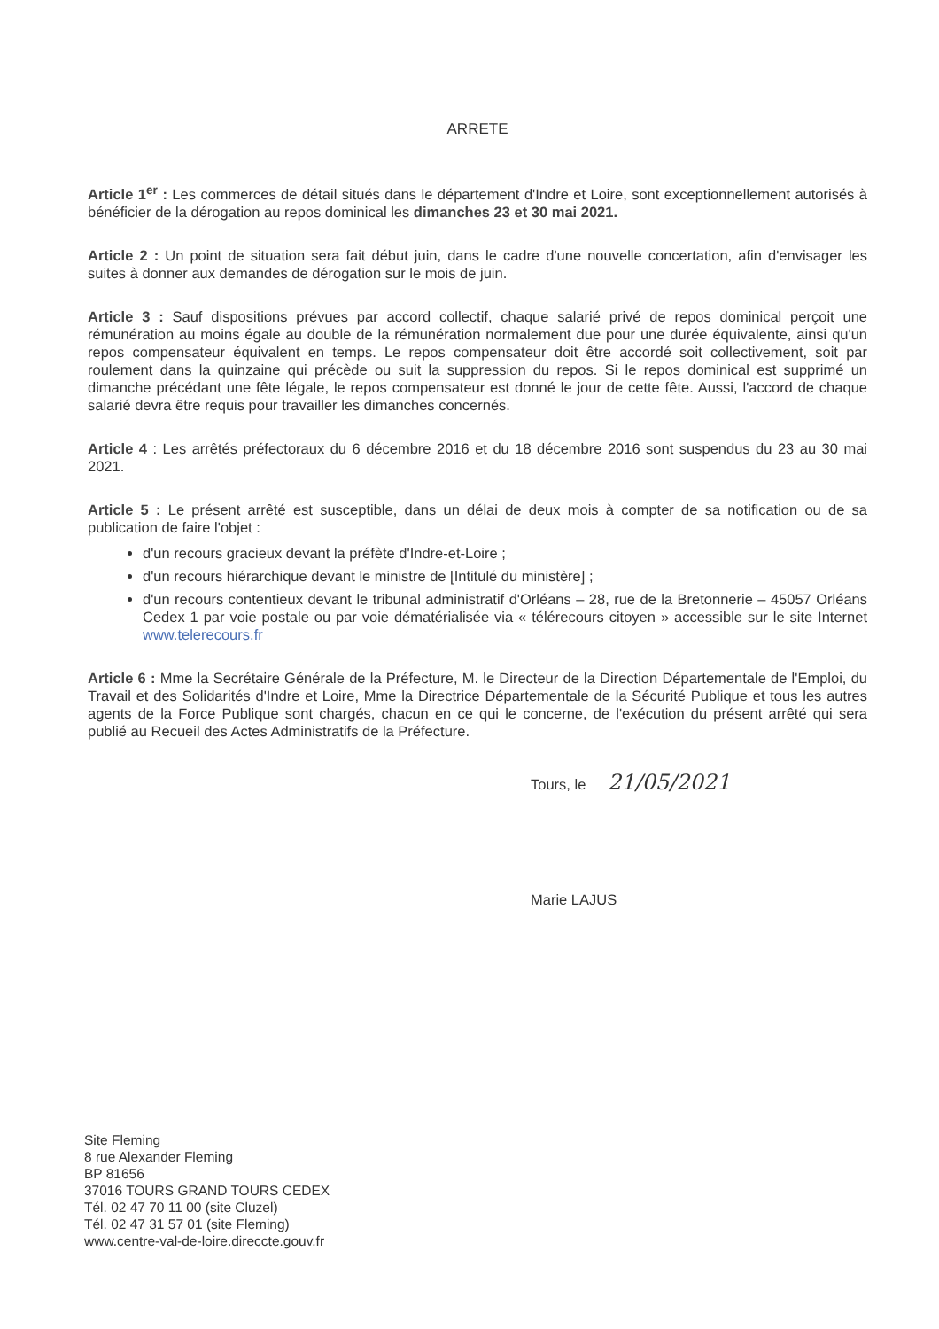ARRETE
Article 1<sup>er</sup> : Les commerces de détail situés dans le département d'Indre et Loire, sont exceptionnellement autorisés à bénéficier de la dérogation au repos dominical les dimanches 23 et 30 mai 2021.
Article 2 : Un point de situation sera fait début juin, dans le cadre d'une nouvelle concertation, afin d'envisager les suites à donner aux demandes de dérogation sur le mois de juin.
Article 3 : Sauf dispositions prévues par accord collectif, chaque salarié privé de repos dominical perçoit une rémunération au moins égale au double de la rémunération normalement due pour une durée équivalente, ainsi qu'un repos compensateur équivalent en temps. Le repos compensateur doit être accordé soit collectivement, soit par roulement dans la quinzaine qui précède ou suit la suppression du repos. Si le repos dominical est supprimé un dimanche précédant une fête légale, le repos compensateur est donné le jour de cette fête. Aussi, l'accord de chaque salarié devra être requis pour travailler les dimanches concernés.
Article 4 : Les arrêtés préfectoraux du 6 décembre 2016 et du 18 décembre 2016 sont suspendus du 23 au 30 mai 2021.
Article 5 : Le présent arrêté est susceptible, dans un délai de deux mois à compter de sa notification ou de sa publication de faire l'objet :
d'un recours gracieux devant la préfète d'Indre-et-Loire ;
d'un recours hiérarchique devant le ministre de [Intitulé du ministère] ;
d'un recours contentieux devant le tribunal administratif d'Orléans – 28, rue de la Bretonnerie – 45057 Orléans Cedex 1 par voie postale ou par voie dématérialisée via « télérecours citoyen » accessible sur le site Internet www.telerecours.fr
Article 6 : Mme la Secrétaire Générale de la Préfecture, M. le Directeur de la Direction Départementale de l'Emploi, du Travail et des Solidarités d'Indre et Loire, Mme la Directrice Départementale de la Sécurité Publique et tous les autres agents de la Force Publique sont chargés, chacun en ce qui le concerne, de l'exécution du présent arrêté qui sera publié au Recueil des Actes Administratifs de la Préfecture.
Tours, le 21/05/2021
Marie LAJUS
Site Fleming
8 rue Alexander Fleming
BP 81656
37016 TOURS GRAND TOURS CEDEX
Tél. 02 47 70 11 00 (site Cluzel)
Tél. 02 47 31 57 01 (site Fleming)
www.centre-val-de-loire.direccte.gouv.fr